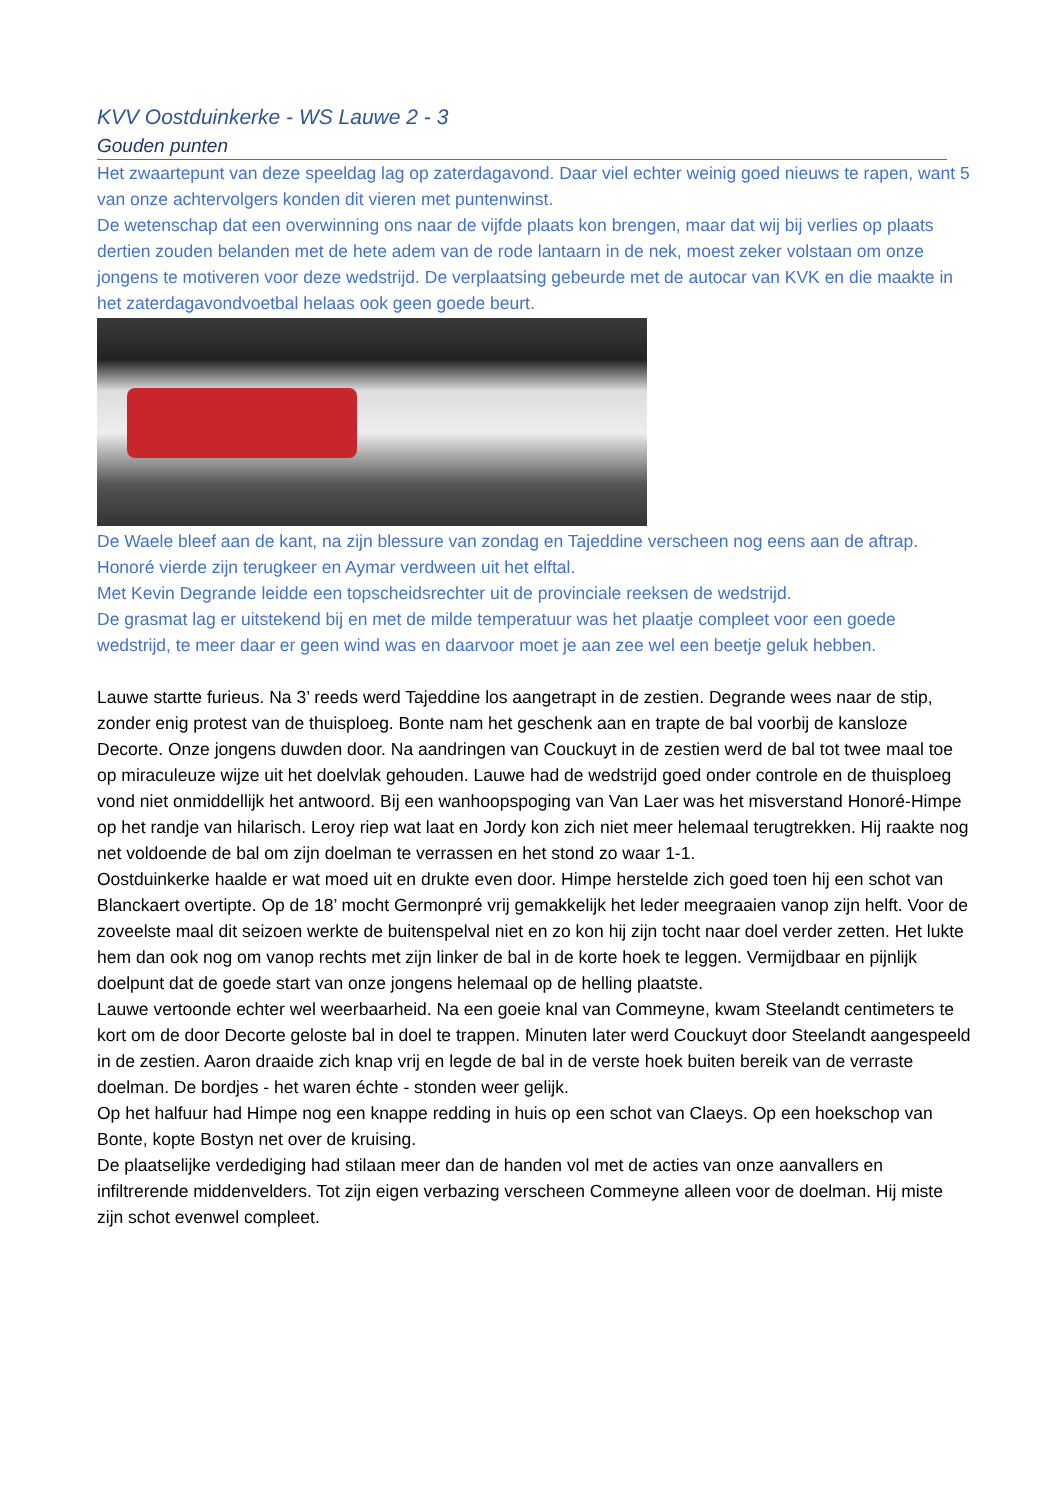KVV Oostduinkerke - WS Lauwe 2 - 3
Gouden punten
Het zwaartepunt van deze speeldag lag op zaterdagavond. Daar viel echter weinig goed nieuws te rapen, want 5 van onze achtervolgers konden dit vieren met puntenwinst.
De wetenschap dat een overwinning ons naar de vijfde plaats kon brengen, maar dat wij bij verlies op plaats dertien zouden belanden met de hete adem van de rode lantaarn in de nek, moest zeker volstaan om onze jongens te motiveren voor deze wedstrijd. De verplaatsing gebeurde met de autocar van KVK en die maakte in het zaterdagavondvoetbal helaas ook geen goede beurt.
De Waele bleef aan de kant, na zijn blessure van zondag en Tajeddine verscheen nog eens aan de aftrap. Honoré vierde zijn terugkeer en Aymar verdween uit het elftal.
Met Kevin Degrande leidde een topscheidsrechter uit de provinciale reeksen de wedstrijd.
De grasmat lag er uitstekend bij en met de milde temperatuur was het plaatje compleet voor een goede wedstrijd, te meer daar er geen wind was en daarvoor moet je aan zee wel een beetje geluk hebben.
Lauwe startte furieus. Na 3’ reeds werd Tajeddine los aangetrapt in de zestien. Degrande wees naar de stip, zonder enig protest van de thuisploeg. Bonte nam het geschenk aan en trapte de bal voorbij de kansloze Decorte. Onze jongens duwden door. Na aandringen van Couckuyt in de zestien werd de bal tot twee maal toe op miraculeuze wijze uit het doelvlak gehouden. Lauwe had de wedstrijd goed onder controle en de thuisploeg vond niet onmiddellijk het antwoord. Bij een wanhoopspoging van Van Laer was het misverstand Honoré-Himpe op het randje van hilarisch. Leroy riep wat laat en Jordy kon zich niet meer helemaal terugtrekken. Hij raakte nog net voldoende de bal om zijn doelman te verrassen en het stond zo waar 1-1.
Oostduinkerke haalde er wat moed uit en drukte even door. Himpe herstelde zich goed toen hij een schot van Blanckaert overtipte. Op de 18’ mocht Germonpré vrij gemakkelijk het leder meegraaien vanop zijn helft. Voor de zoveelste maal dit seizoen werkte de buitenspelval niet en zo kon hij zijn tocht naar doel verder zetten. Het lukte hem dan ook nog om vanop rechts met zijn linker de bal in de korte hoek te leggen. Vermijdbaar en pijnlijk doelpunt dat de goede start van onze jongens helemaal op de helling plaatste.
Lauwe vertoonde echter wel weerbaarheid. Na een goeie knal van Commeyne, kwam Steelandt centimeters te kort om de door Decorte geloste bal in doel te trappen. Minuten later werd Couckuyt door Steelandt aangespeeld in de zestien. Aaron draaide zich knap vrij en legde de bal in de verste hoek buiten bereik van de verraste doelman. De bordjes - het waren échte - stonden weer gelijk.
Op het halfuur had Himpe nog een knappe redding in huis op een schot van Claeys. Op een hoekschop van Bonte, kopte Bostyn net over de kruising.
De plaatselijke verdediging had stilaan meer dan de handen vol met de acties van onze aanvallers en infiltrerende middenvelders. Tot zijn eigen verbazing verscheen Commeyne alleen voor de doelman. Hij miste zijn schot evenwel compleet.